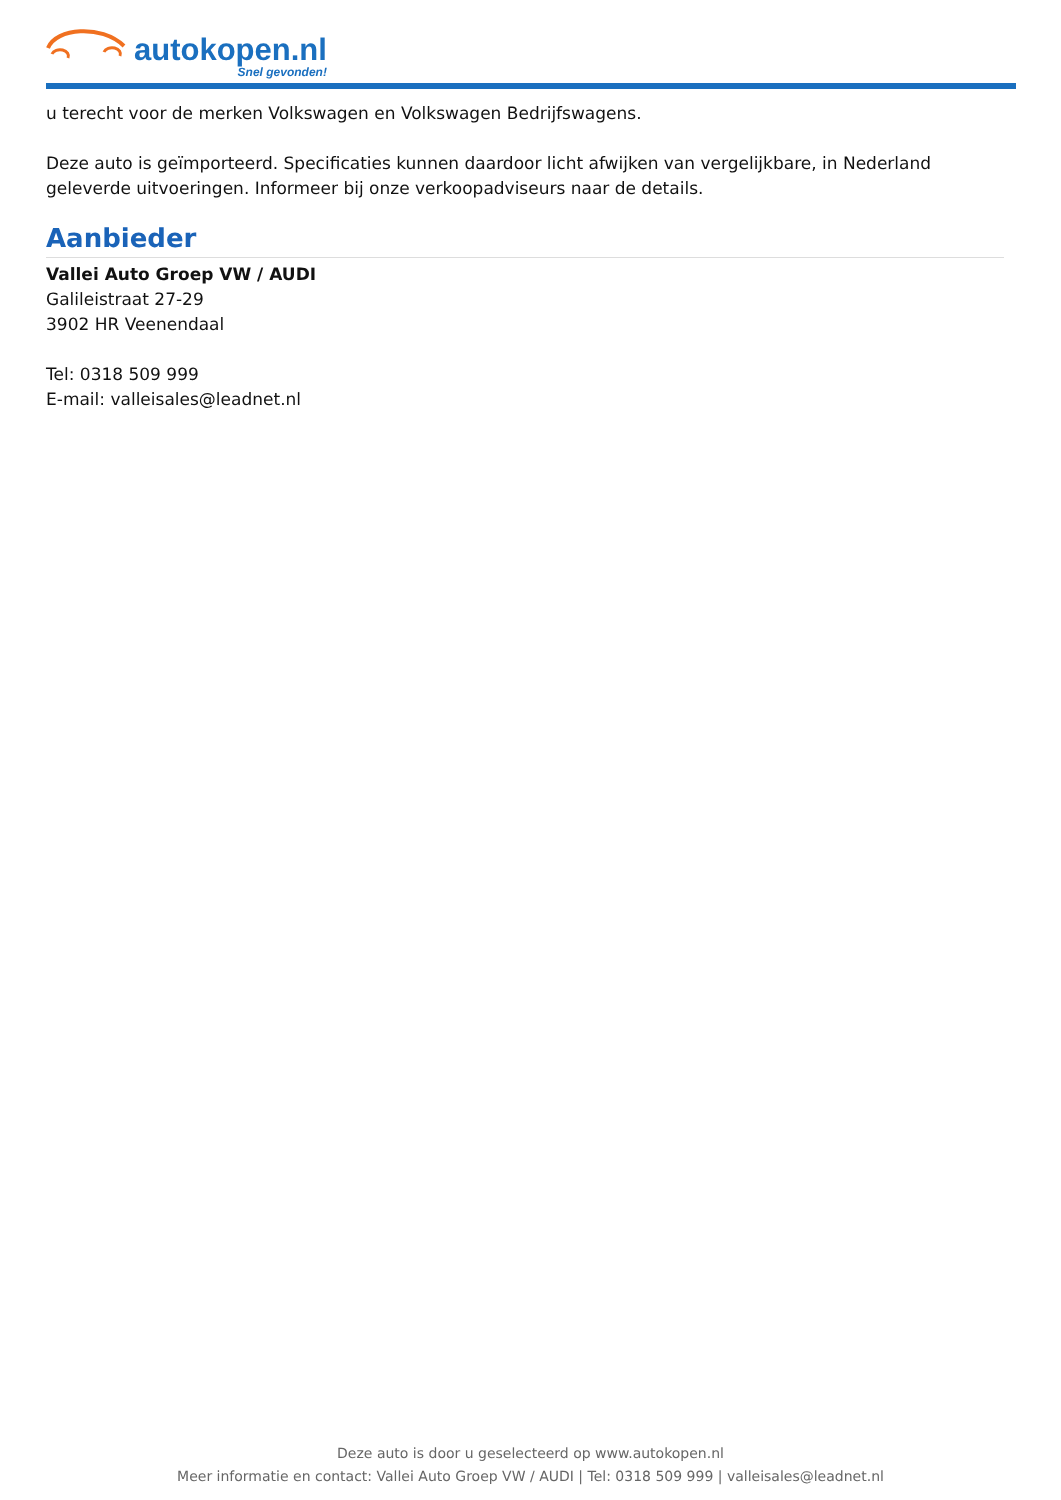autokopen.nl
Snel gevonden!
u terecht voor de merken Volkswagen en Volkswagen Bedrijfswagens.
Deze auto is geïmporteerd. Specificaties kunnen daardoor licht afwijken van vergelijkbare, in Nederland geleverde uitvoeringen. Informeer bij onze verkoopadviseurs naar de details.
Aanbieder
Vallei Auto Groep VW / AUDI
Galileistraat 27-29
3902 HR Veenendaal
Tel: 0318 509 999
E-mail: valleisales@leadnet.nl
Deze auto is door u geselecteerd op www.autokopen.nl
Meer informatie en contact: Vallei Auto Groep VW / AUDI | Tel: 0318 509 999 | valleisales@leadnet.nl